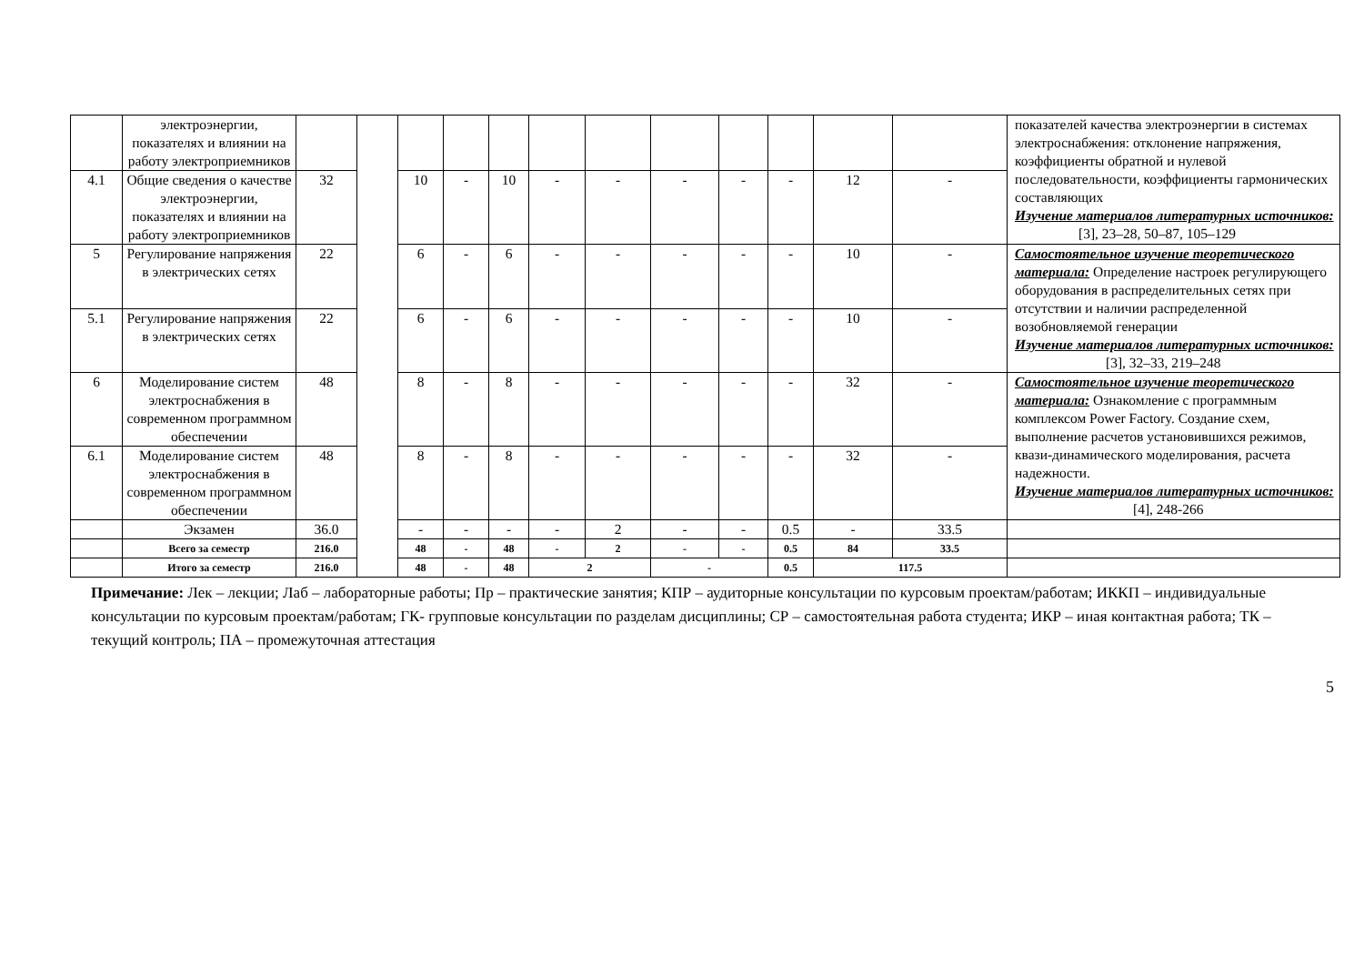| | электроэнергии, показателях и влиянии на работу электроприемников | | | | | | | | | | | | | показателей качества электроэнергии в системах электроснабжения: отклонение напряжения, коэффициенты обратной и нулевой последовательности, коэффициенты гармонических составляющих Изучение материалов литературных источников: [3], 23–28, 50–87, 105–129 |
| 4.1 | Общие сведения о качестве электроэнергии, показателях и влиянии на работу электроприемников | 32 | | 10 | - | 10 | - | - | - | - | - | 12 | - | |
| 5 | Регулирование напряжения в электрических сетях | 22 | | 6 | - | 6 | - | - | - | - | - | 10 | - | Самостоятельное изучение теоретического материала: Определение настроек регулирующего оборудования в распределительных сетях при отсутствии и наличии распределенной возобновляемой генерации Изучение материалов литературных источников: [3], 32–33, 219–248 |
| 5.1 | Регулирование напряжения в электрических сетях | 22 | | 6 | - | 6 | - | - | - | - | - | 10 | - | |
| 6 | Моделирование систем электроснабжения в современном программном обеспечении | 48 | | 8 | - | 8 | - | - | - | - | - | 32 | - | Самостоятельное изучение теоретического материала: Ознакомление с программным комплексом Power Factory. Создание схем, выполнение расчетов установившихся режимов, квази-динамического моделирования, расчета надежности. Изучение материалов литературных источников: [4], 248-266 |
| 6.1 | Моделирование систем электроснабжения в современном программном обеспечении | 48 | | 8 | - | 8 | - | - | - | - | - | 32 | - | |
| | Экзамен | 36.0 | | - | - | - | - | 2 | - | - | 0.5 | - | 33.5 | |
| | Всего за семестр | 216.0 | | 48 | - | 48 | - | 2 | - | - | 0.5 | 84 | 33.5 | |
| | Итого за семестр | 216.0 | | 48 | - | 48 | 2 | | - | | 0.5 | 117.5 | | |
Примечание: Лек – лекции; Лаб – лабораторные работы; Пр – практические занятия; КПР – аудиторные консультации по курсовым проектам/работам; ИККП – индивидуальные консультации по курсовым проектам/работам; ГК- групповые консультации по разделам дисциплины; СР – самостоятельная работа студента; ИКР – иная контактная работа; ТК – текущий контроль; ПА – промежуточная аттестация
5